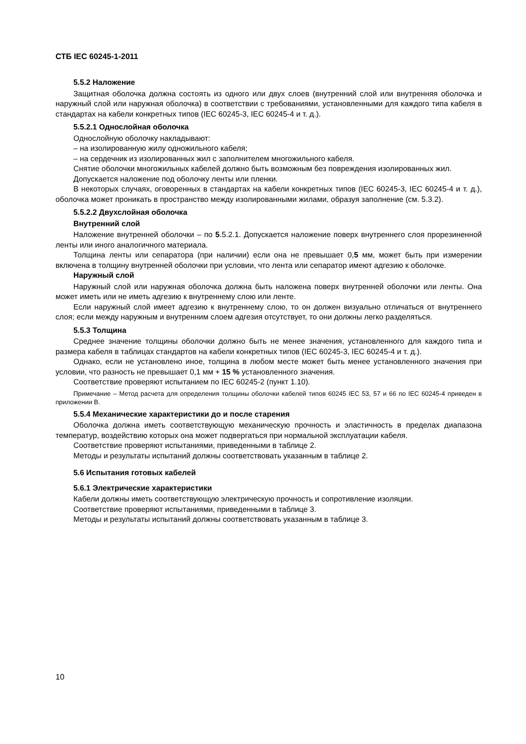СТБ IEC 60245-1-2011
5.5.2 Наложение
Защитная оболочка должна состоять из одного или двух слоев (внутренний слой или внутренняя оболочка и наружный слой или наружная оболочка) в соответствии с требованиями, установленными для каждого типа кабеля в стандартах на кабели конкретных типов (IEC 60245-3, IEC 60245-4 и т. д.).
5.5.2.1 Однослойная оболочка
Однослойную оболочку накладывают:
– на изолированную жилу одножильного кабеля;
– на сердечник из изолированных жил с заполнителем многожильного кабеля.
Снятие оболочки многожильных кабелей должно быть возможным без повреждения изолированных жил.
Допускается наложение под оболочку ленты или пленки.
В некоторых случаях, оговоренных в стандартах на кабели конкретных типов (IEC 60245-3, IEC 60245-4 и т. д.), оболочка может проникать в пространство между изолированными жилами, образуя заполнение (см. 5.3.2).
5.5.2.2 Двухслойная оболочка
Внутренний слой
Наложение внутренней оболочки – по 5.5.2.1. Допускается наложение поверх внутреннего слоя прорезиненной ленты или иного аналогичного материала.
Толщина ленты или сепаратора (при наличии) если она не превышает 0,5 мм, может быть при измерении включена в толщину внутренней оболочки при условии, что лента или сепаратор имеют адгезию к оболочке.
Наружный слой
Наружный слой или наружная оболочка должна быть наложена поверх внутренней оболочки или ленты. Она может иметь или не иметь адгезию к внутреннему слою или ленте.
Если наружный слой имеет адгезию к внутреннему слою, то он должен визуально отличаться от внутреннего слоя; если между наружным и внутренним слоем адгезия отсутствует, то они должны легко разделяться.
5.5.3 Толщина
Среднее значение толщины оболочки должно быть не менее значения, установленного для каждого типа и размера кабеля в таблицах стандартов на кабели конкретных типов (IEC 60245-3, IEC 60245-4 и т. д.).
Однако, если не установлено иное, толщина в любом месте может быть менее установленного значения при условии, что разность не превышает 0,1 мм + 15 % установленного значения.
Соответствие проверяют испытанием по IEC 60245-2 (пункт 1.10).
Примечание – Метод расчета для определения толщины оболочки кабелей типов 60245 IEC 53, 57 и 66 по IEC 60245-4 приведен в приложении В.
5.5.4 Механические характеристики до и после старения
Оболочка должна иметь соответствующую механическую прочность и эластичность в пределах диапазона температур, воздействию которых она может подвергаться при нормальной эксплуатации кабеля.
Соответствие проверяют испытаниями, приведенными в таблице 2.
Методы и результаты испытаний должны соответствовать указанным в таблице 2.
5.6 Испытания готовых кабелей
5.6.1 Электрические характеристики
Кабели должны иметь соответствующую электрическую прочность и сопротивление изоляции.
Соответствие проверяют испытаниями, приведенными в таблице 3.
Методы и результаты испытаний должны соответствовать указанным в таблице 3.
10